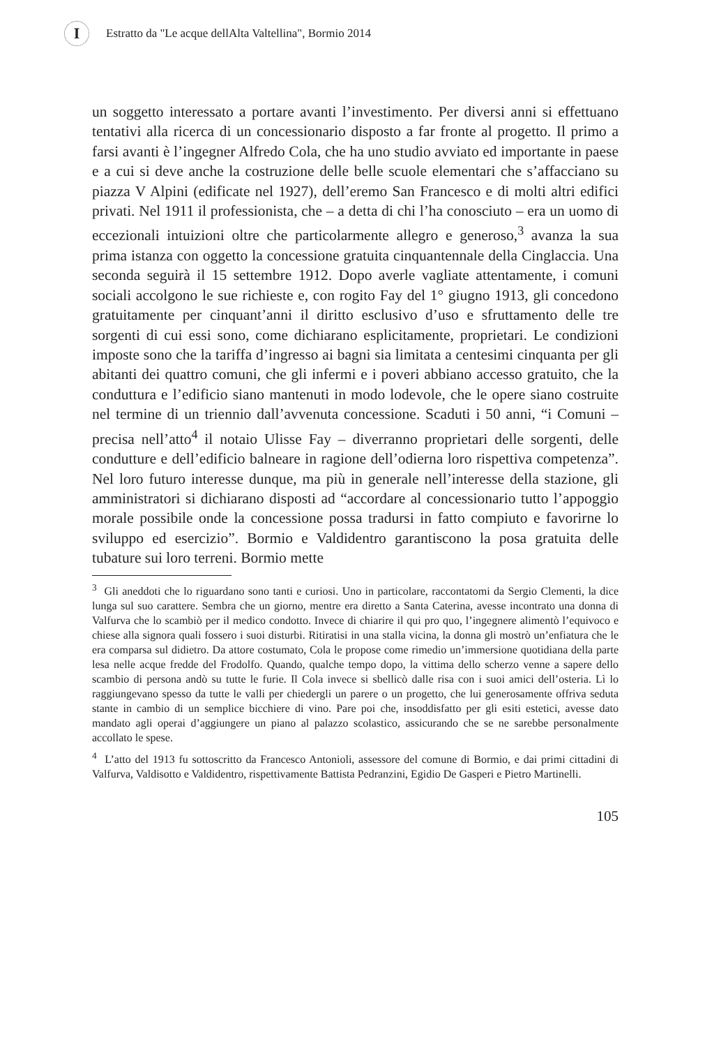I
Estratto da "Le acque dellAlta Valtellina", Bormio 2014
un soggetto interessato a portare avanti l’investimento. Per diversi anni si effettuano tentativi alla ricerca di un concessionario disposto a far fronte al progetto. Il primo a farsi avanti è l’ingegner Alfredo Cola, che ha uno studio avviato ed importante in paese e a cui si deve anche la costruzione delle belle scuole elementari che s’affacciano su piazza V Alpini (edificate nel 1927), dell’eremo San Francesco e di molti altri edifici privati. Nel 1911 il professionista, che – a detta di chi l’ha conosciuto – era un uomo di eccezionali intuizioni oltre che particolarmente allegro e generoso,<sup>3</sup> avanza la sua prima istanza con oggetto la concessione gratuita cinquantennale della Cinglaccia. Una seconda seguirà il 15 settembre 1912. Dopo averle vagliate attentamente, i comuni sociali accolgono le sue richieste e, con rogito Fay del 1° giugno 1913, gli concedono gratuitamente per cinquant’anni il diritto esclusivo d’uso e sfruttamento delle tre sorgenti di cui essi sono, come dichiarano esplicitamente, proprietari. Le condizioni imposte sono che la tariffa d’ingresso ai bagni sia limitata a centesimi cinquanta per gli abitanti dei quattro comuni, che gli infermi e i poveri abbiano accesso gratuito, che la conduttura e l’edificio siano mantenuti in modo lodevole, che le opere siano costruite nel termine di un triennio dall’avvenuta concessione. Scaduti i 50 anni, “i Comuni – precisa nell’atto<sup>4</sup> il notaio Ulisse Fay – diverranno proprietari delle sorgenti, delle condutture e dell’edificio balneare in ragione dell’odierna loro rispettiva competenza”. Nel loro futuro interesse dunque, ma più in generale nell’interesse della stazione, gli amministratori si dichiarano disposti ad “accordare al concessionario tutto l’appoggio morale possibile onde la concessione possa tradursi in fatto compiuto e favorirne lo sviluppo ed esercizio”. Bormio e Valdidentro garantiscono la posa gratuita delle tubature sui loro terreni. Bormio mette
<sup>3</sup> Gli aneddoti che lo riguardano sono tanti e curiosi. Uno in particolare, raccontatomi da Sergio Clementi, la dice lunga sul suo carattere. Sembra che un giorno, mentre era diretto a Santa Caterina, avesse incontrato una donna di Valfurva che lo scambiò per il medico condotto. Invece di chiarire il qui pro quo, l’ingegnere alimentò l’equivoco e chiese alla signora quali fossero i suoi disturbi. Ritiratisi in una stalla vicina, la donna gli mostrò un’enfiatura che le era comparsa sul didietro. Da attore costumato, Cola le propose come rimedio un’immersione quotidiana della parte lesa nelle acque fredde del Frodolfo. Quando, qualche tempo dopo, la vittima dello scherzo venne a sapere dello scambio di persona andò su tutte le furie. Il Cola invece si sbellicò dalle risa con i suoi amici dell’osteria. Lì lo raggiungevano spesso da tutte le valli per chiedergli un parere o un progetto, che lui generosamente offriva seduta stante in cambio di un semplice bicchiere di vino. Pare poi che, insoddisfatto per gli esiti estetici, avesse dato mandato agli operai d’aggiungere un piano al palazzo scolastico, assicurando che se ne sarebbe personalmente accollato le spese.
<sup>4</sup> L’atto del 1913 fu sottoscritto da Francesco Antonioli, assessore del comune di Bormio, e dai primi cittadini di Valfurva, Valdisotto e Valdidentro, rispettivamente Battista Pedranzini, Egidio De Gasperi e Pietro Martinelli.
105